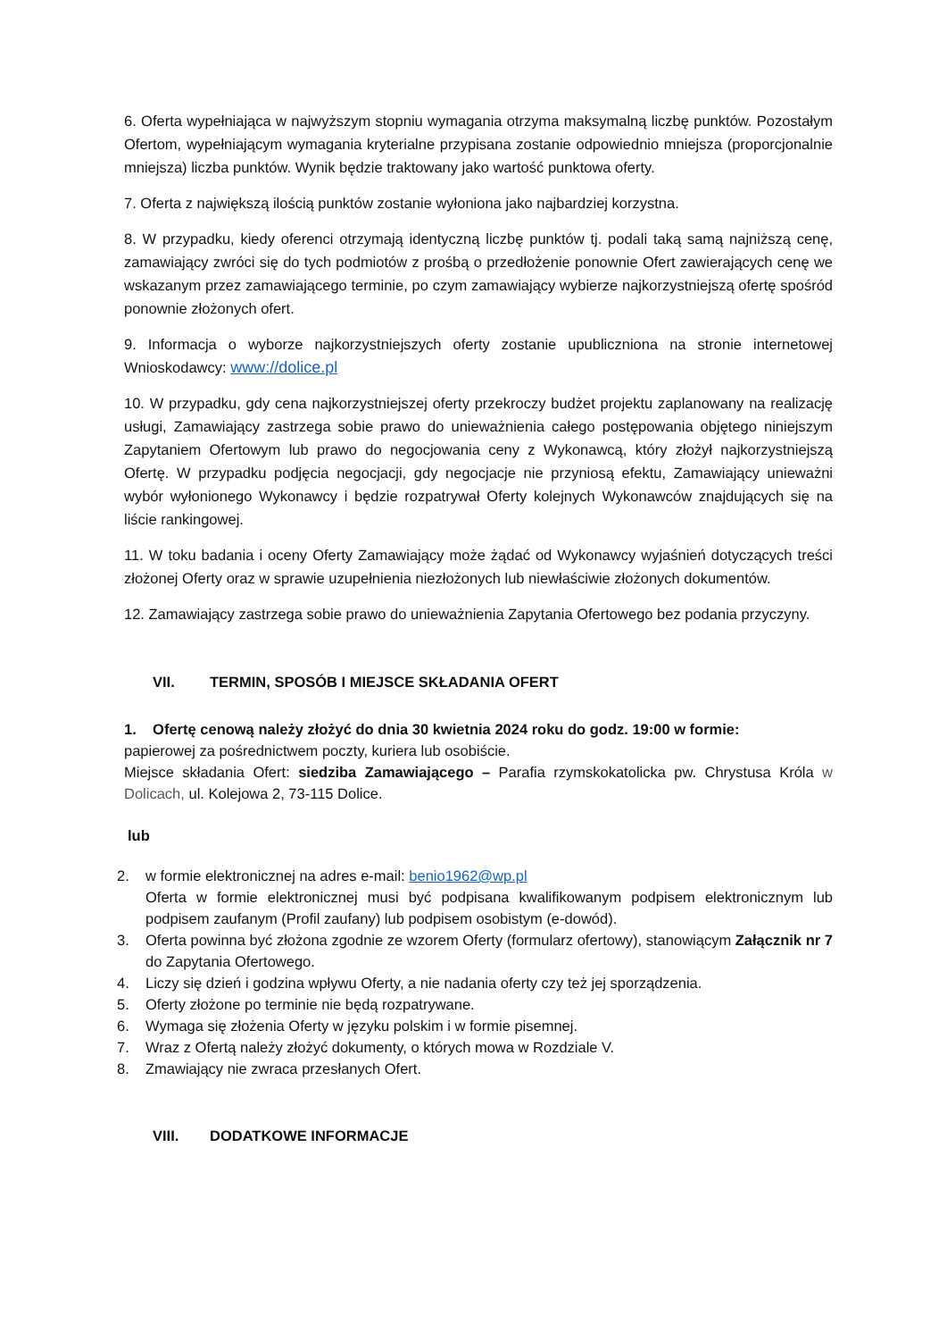6. Oferta wypełniająca w najwyższym stopniu wymagania otrzyma maksymalną liczbę punktów. Pozostałym Ofertom, wypełniającym wymagania kryterialne przypisana zostanie odpowiednio mniejsza (proporcjonalnie mniejsza) liczba punktów. Wynik będzie traktowany jako wartość punktowa oferty.
7. Oferta z największą ilością punktów zostanie wyłoniona jako najbardziej korzystna.
8. W przypadku, kiedy oferenci otrzymają identyczną liczbę punktów tj. podali taką samą najniższą cenę, zamawiający zwróci się do tych podmiotów z prośbą o przedłożenie ponownie Ofert zawierających cenę we wskazanym przez zamawiającego terminie, po czym zamawiający wybierze najkorzystniejszą ofertę spośród ponownie złożonych ofert.
9. Informacja o wyborze najkorzystniejszych oferty zostanie upubliczniona na stronie internetowej Wnioskodawcy: www://dolice.pl
10. W przypadku, gdy cena najkorzystniejszej oferty przekroczy budżet projektu zaplanowany na realizację usługi, Zamawiający zastrzega sobie prawo do unieważnienia całego postępowania objętego niniejszym Zapytaniem Ofertowym lub prawo do negocjowania ceny z Wykonawcą, który złożył najkorzystniejszą Ofertę. W przypadku podjęcia negocjacji, gdy negocjacje nie przyniosą efektu, Zamawiający unieważni wybór wyłonionego Wykonawcy i będzie rozpatrywał Oferty kolejnych Wykonawców znajdujących się na liście rankingowej.
11. W toku badania i oceny Oferty Zamawiający może żądać od Wykonawcy wyjaśnień dotyczących treści złożonej Oferty oraz w sprawie uzupełnienia niezłożonych lub niewłaściwie złożonych dokumentów.
12. Zamawiający zastrzega sobie prawo do unieważnienia Zapytania Ofertowego bez podania przyczyny.
VII. TERMIN, SPOSÓB I MIEJSCE SKŁADANIA OFERT
1. Ofertę cenową należy złożyć do dnia 30 kwietnia 2024 roku do godz. 19:00 w formie:
papierowej za pośrednictwem poczty, kuriera lub osobiście.
Miejsce składania Ofert: siedziba Zamawiającego – Parafia rzymskokatolicka pw. Chrystusa Króla w Dolicach, ul. Kolejowa 2, 73-115 Dolice.
lub
2. w formie elektronicznej na adres e-mail: benio1962@wp.pl
Oferta w formie elektronicznej musi być podpisana kwalifikowanym podpisem elektronicznym lub podpisem zaufanym (Profil zaufany) lub podpisem osobistym (e-dowód).
3. Oferta powinna być złożona zgodnie ze wzorem Oferty (formularz ofertowy), stanowiącym Załącznik nr 7 do Zapytania Ofertowego.
4. Liczy się dzień i godzina wpływu Oferty, a nie nadania oferty czy też jej sporządzenia.
5. Oferty złożone po terminie nie będą rozpatrywane.
6. Wymaga się złożenia Oferty w języku polskim i w formie pisemnej.
7. Wraz z Ofertą należy złożyć dokumenty, o których mowa w Rozdziale V.
8. Zmawiający nie zwraca przesłanych Ofert.
VIII. DODATKOWE INFORMACJE